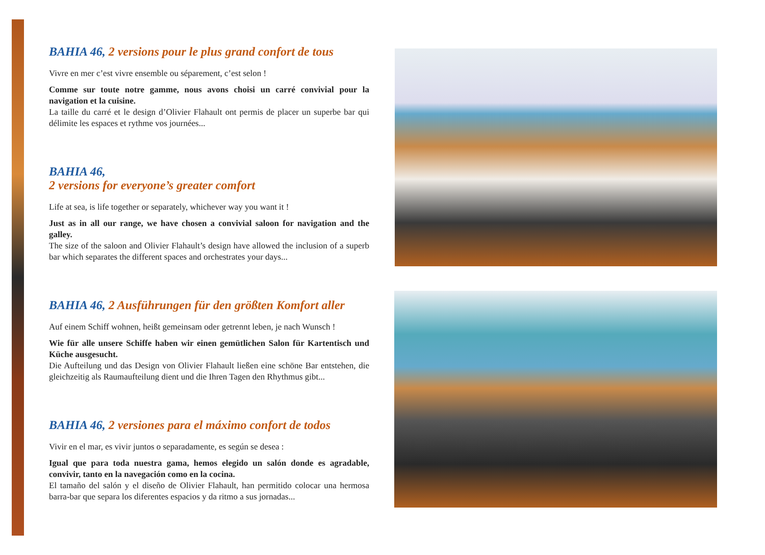BAHIA 46, 2 versions pour le plus grand confort de tous
Vivre en mer c’est vivre ensemble ou séparement, c’est selon !
Comme sur toute notre gamme, nous avons choisi un carré convivial pour la navigation et la cuisine.
La taille du carré et le design d’Olivier Flahault ont permis de placer un superbe bar qui délimite les espaces et rythme vos journées...
BAHIA 46,
2 versions for everyone’s greater comfort
Life at sea, is life together or separately, whichever way you want it !
Just as in all our range, we have chosen a convivial saloon for navigation and the galley.
The size of the saloon and Olivier Flahault’s design have allowed the inclusion of a superb bar which separates the different spaces and orchestrates your days...
BAHIA 46, 2 Ausführungen für den größten Komfort aller
Auf einem Schiff wohnen, heißt gemeinsam oder getrennt leben, je nach Wunsch !
Wie für alle unsere Schiffe haben wir einen gemütlichen Salon für Kartentisch und Küche ausgesucht.
Die Aufteilung und das Design von Olivier Flahault ließen eine schöne Bar entstehen, die gleichzeitig als Raumaufteilung dient und die Ihren Tagen den Rhythmus gibt...
BAHIA 46, 2 versiones para el máximo confort de todos
Vivir en el mar, es vivir juntos o separadamente, es según se desea :
Igual que para toda nuestra gama, hemos elegido un salón donde es agradable, convivir, tanto en la navegación como en la cocina.
El tamaño del salón y el diseño de Olivier Flahault, han permitido colocar una hermosa barra-bar que separa los diferentes espacios y da ritmo a sus jornadas...